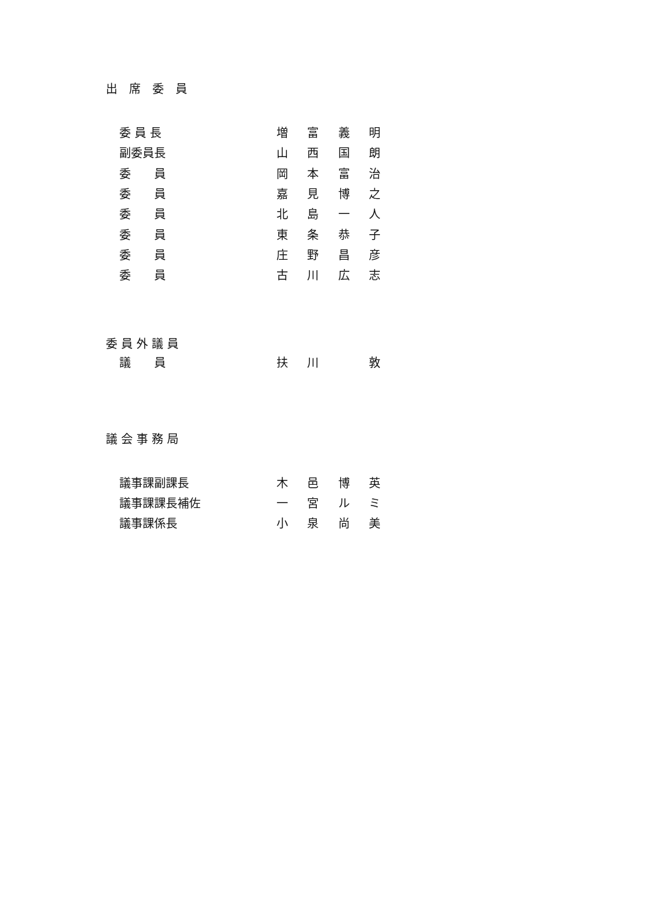出　席　委　員
委 員 長 増富義明
副委員長 山西国朗
委　　員 岡本富治
委　　員 嘉見博之
委　　員 北島一人
委　　員 東条恭子
委　　員 庄野昌彦
委　　員 古川広志
委 員 外 議 員
議　　員 扶川　 敦
議 会 事 務 局
議事課副課長 木邑博英
議事課課長補佐 一宮ルミ
議事課係長 小泉尚美